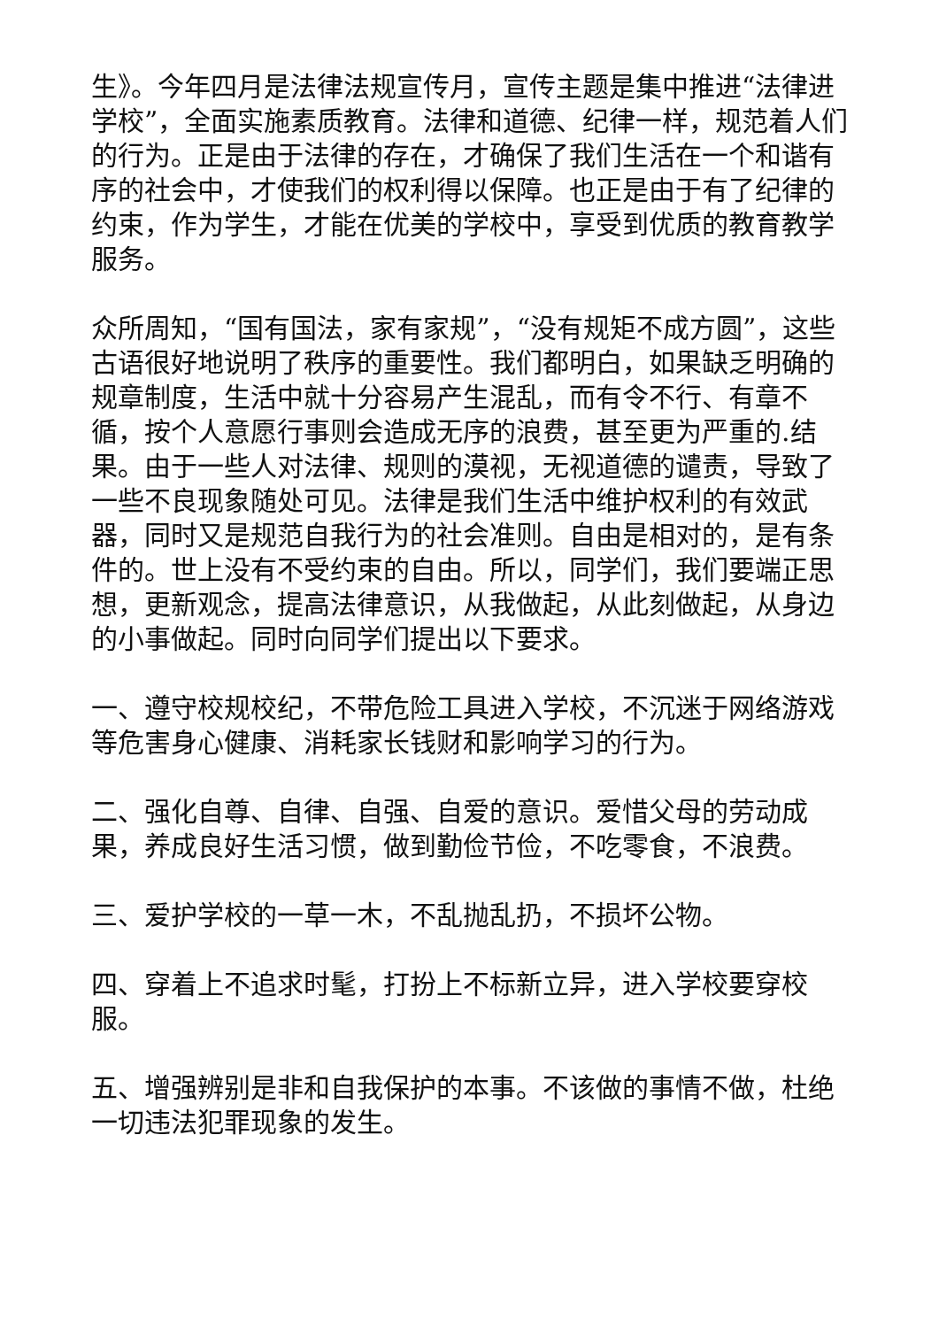生》。今年四月是法律法规宣传月，宣传主题是集中推进“法律进学校”，全面实施素质教育。法律和道德、纪律一样，规范着人们的行为。正是由于法律的存在，才确保了我们生活在一个和谐有序的社会中，才使我们的权利得以保障。也正是由于有了纪律的约束，作为学生，才能在优美的学校中，享受到优质的教育教学服务。
众所周知，“国有国法，家有家规”，“没有规矩不成方圆”，这些古语很好地说明了秩序的重要性。我们都明白，如果缺乏明确的规章制度，生活中就十分容易产生混乱，而有令不行、有章不循，按个人意愿行事则会造成无序的浪费，甚至更为严重的.结果。由于一些人对法律、规则的漠视，无视道德的谴责，导致了一些不良现象随处可见。法律是我们生活中维护权利的有效武器，同时又是规范自我行为的社会准则。自由是相对的，是有条件的。世上没有不受约束的自由。所以，同学们，我们要端正思想，更新观念，提高法律意识，从我做起，从此刻做起，从身边的小事做起。同时向同学们提出以下要求。
一、遵守校规校纪，不带危险工具进入学校，不沉迷于网络游戏等危害身心健康、消耗家长钱财和影响学习的行为。
二、强化自尊、自律、自强、自爱的意识。爱惜父母的劳动成果，养成良好生活习惯，做到勤俭节俭，不吃零食，不浪费。
三、爱护学校的一草一木，不乱抛乱扔，不损坏公物。
四、穿着上不追求时髦，打扮上不标新立异，进入学校要穿校服。
五、增强辨别是非和自我保护的本事。不该做的事情不做，杜绝一切违法犯罪现象的发生。